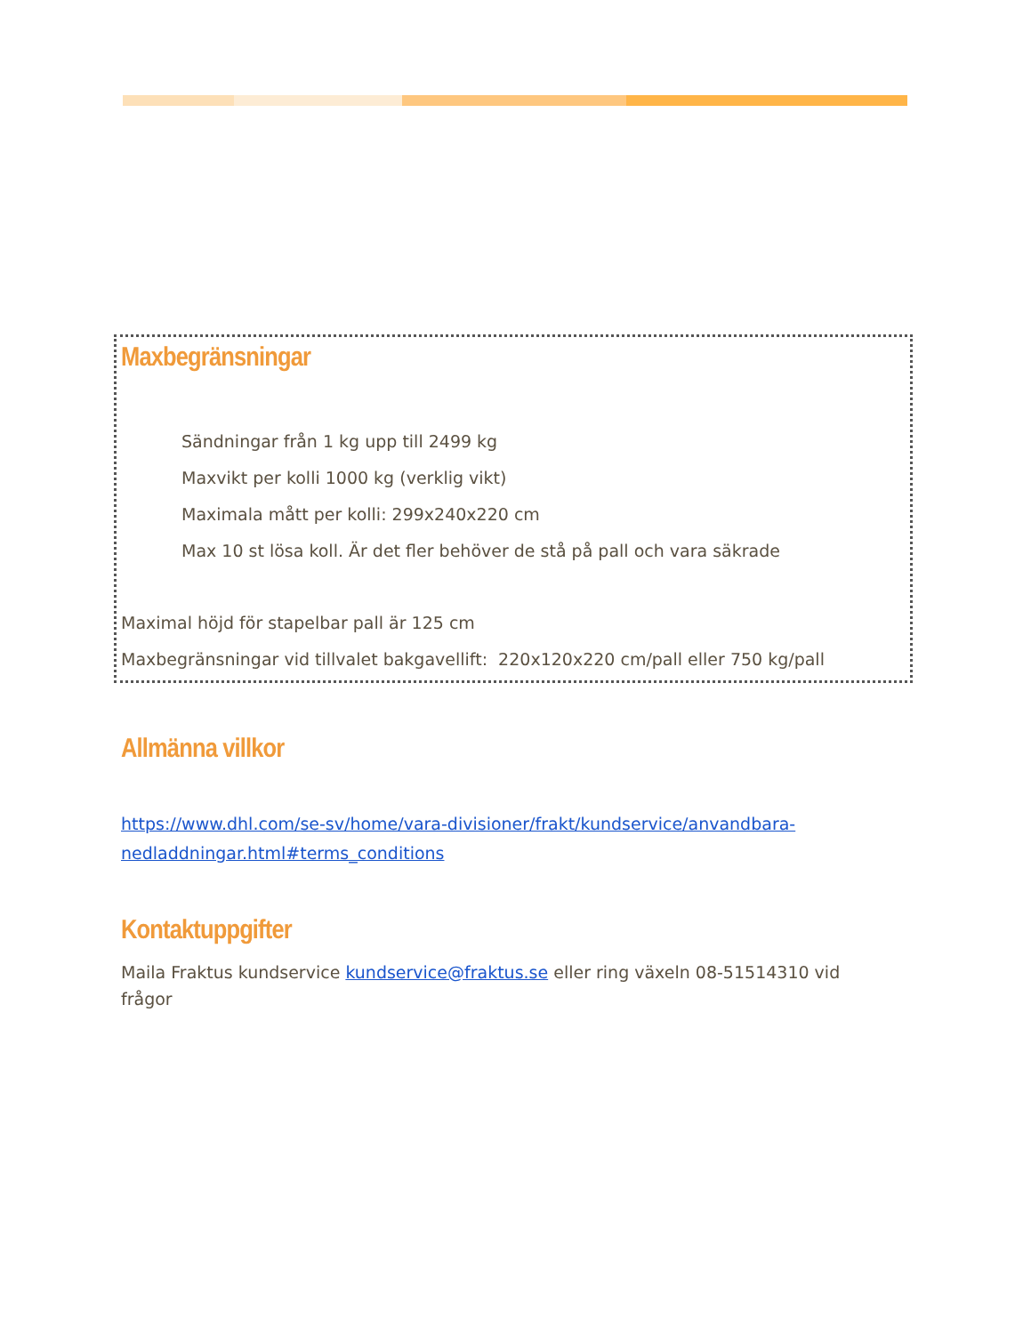Maxbegränsningar
Sändningar från 1 kg upp till 2499 kg
Maxvikt per kolli 1000 kg (verklig vikt)
Maximala mått per kolli: 299x240x220 cm
Max 10 st lösa koll. Är det fler behöver de stå på pall och vara säkrade
Maximal höjd för stapelbar pall är 125 cm
Maxbegränsningar vid tillvalet bakgavellift: 220x120x220 cm/pall eller 750 kg/pall
Allmänna villkor
https://www.dhl.com/se-sv/home/vara-divisioner/frakt/kundservice/anvandbara-nedladdningar.html#terms_conditions
Kontaktuppgifter
Maila Fraktus kundservice kundservice@fraktus.se eller ring växeln 08-51514310 vid frågor